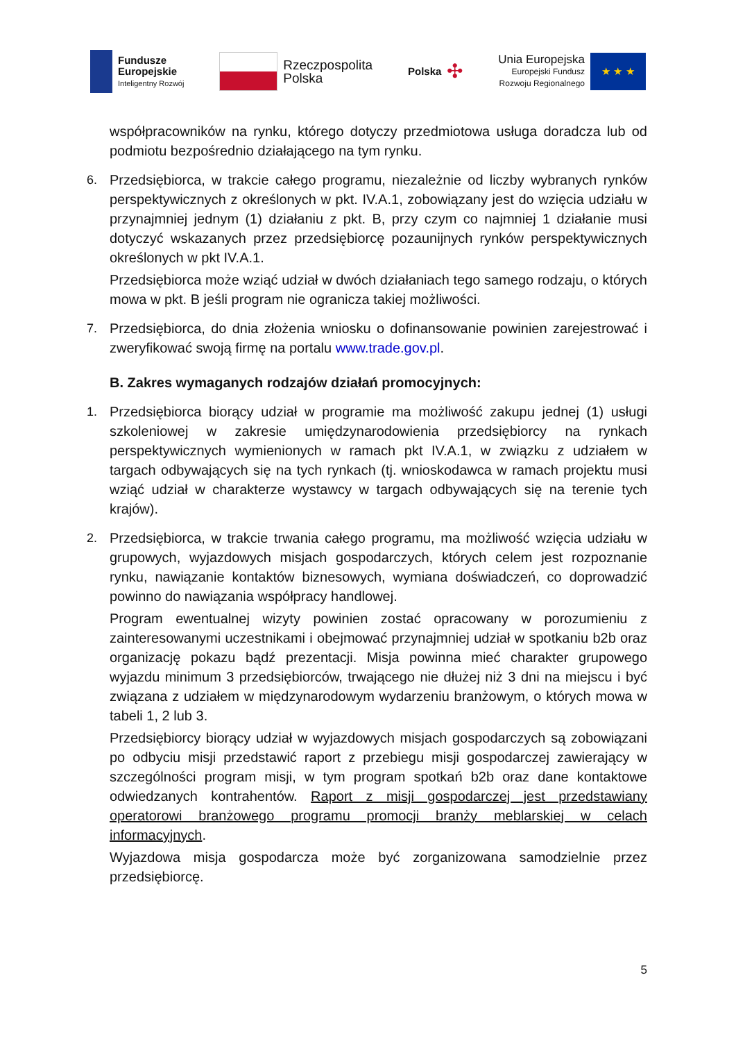Fundusze
Europejskie
Inteligentny Rozwój
Rzeczpospolita
Polska
Polska ✣
Unia Europejska
Europejski Fundusz
Rozwoju Regionalnego
★ ★ ★
współpracowników na rynku, którego dotyczy przedmiotowa usługa doradcza lub od podmiotu bezpośrednio działającego na tym rynku.
6. Przedsiębiorca, w trakcie całego programu, niezależnie od liczby wybranych rynków perspektywicznych z określonych w pkt. IV.A.1, zobowiązany jest do wzięcia udziału w przynajmniej jednym (1) działaniu z pkt. B, przy czym co najmniej 1 działanie musi dotyczyć wskazanych przez przedsiębiorcę pozaunijnych rynków perspektywicznych określonych w pkt IV.A.1.
Przedsiębiorca może wziąć udział w dwóch działaniach tego samego rodzaju, o których mowa w pkt. B jeśli program nie ogranicza takiej możliwości.
7. Przedsiębiorca, do dnia złożenia wniosku o dofinansowanie powinien zarejestrować i zweryfikować swoją firmę na portalu www.trade.gov.pl.
B. Zakres wymaganych rodzajów działań promocyjnych:
1. Przedsiębiorca biorący udział w programie ma możliwość zakupu jednej (1) usługi szkoleniowej w zakresie umiędzynarodowienia przedsiębiorcy na rynkach perspektywicznych wymienionych w ramach pkt IV.A.1, w związku z udziałem w targach odbywających się na tych rynkach (tj. wnioskodawca w ramach projektu musi wziąć udział w charakterze wystawcy w targach odbywających się na terenie tych krajów).
2. Przedsiębiorca, w trakcie trwania całego programu, ma możliwość wzięcia udziału w grupowych, wyjazdowych misjach gospodarczych, których celem jest rozpoznanie rynku, nawiązanie kontaktów biznesowych, wymiana doświadczeń, co doprowadzić powinno do nawiązania współpracy handlowej.
Program ewentualnej wizyty powinien zostać opracowany w porozumieniu z zainteresowanymi uczestnikami i obejmować przynajmniej udział w spotkaniu b2b oraz organizację pokazu bądź prezentacji. Misja powinna mieć charakter grupowego wyjazdu minimum 3 przedsiębiorców, trwającego nie dłużej niż 3 dni na miejscu i być związana z udziałem w międzynarodowym wydarzeniu branżowym, o których mowa w tabeli 1, 2 lub 3.
Przedsiębiorcy biorący udział w wyjazdowych misjach gospodarczych są zobowiązani po odbyciu misji przedstawić raport z przebiegu misji gospodarczej zawierający w szczególności program misji, w tym program spotkań b2b oraz dane kontaktowe odwiedzanych kontrahentów. Raport z misji gospodarczej jest przedstawiany operatorowi branżowego programu promocji branży meblarskiej w celach informacyjnych.
Wyjazdowa misja gospodarcza może być zorganizowana samodzielnie przez przedsiębiorcę.
5